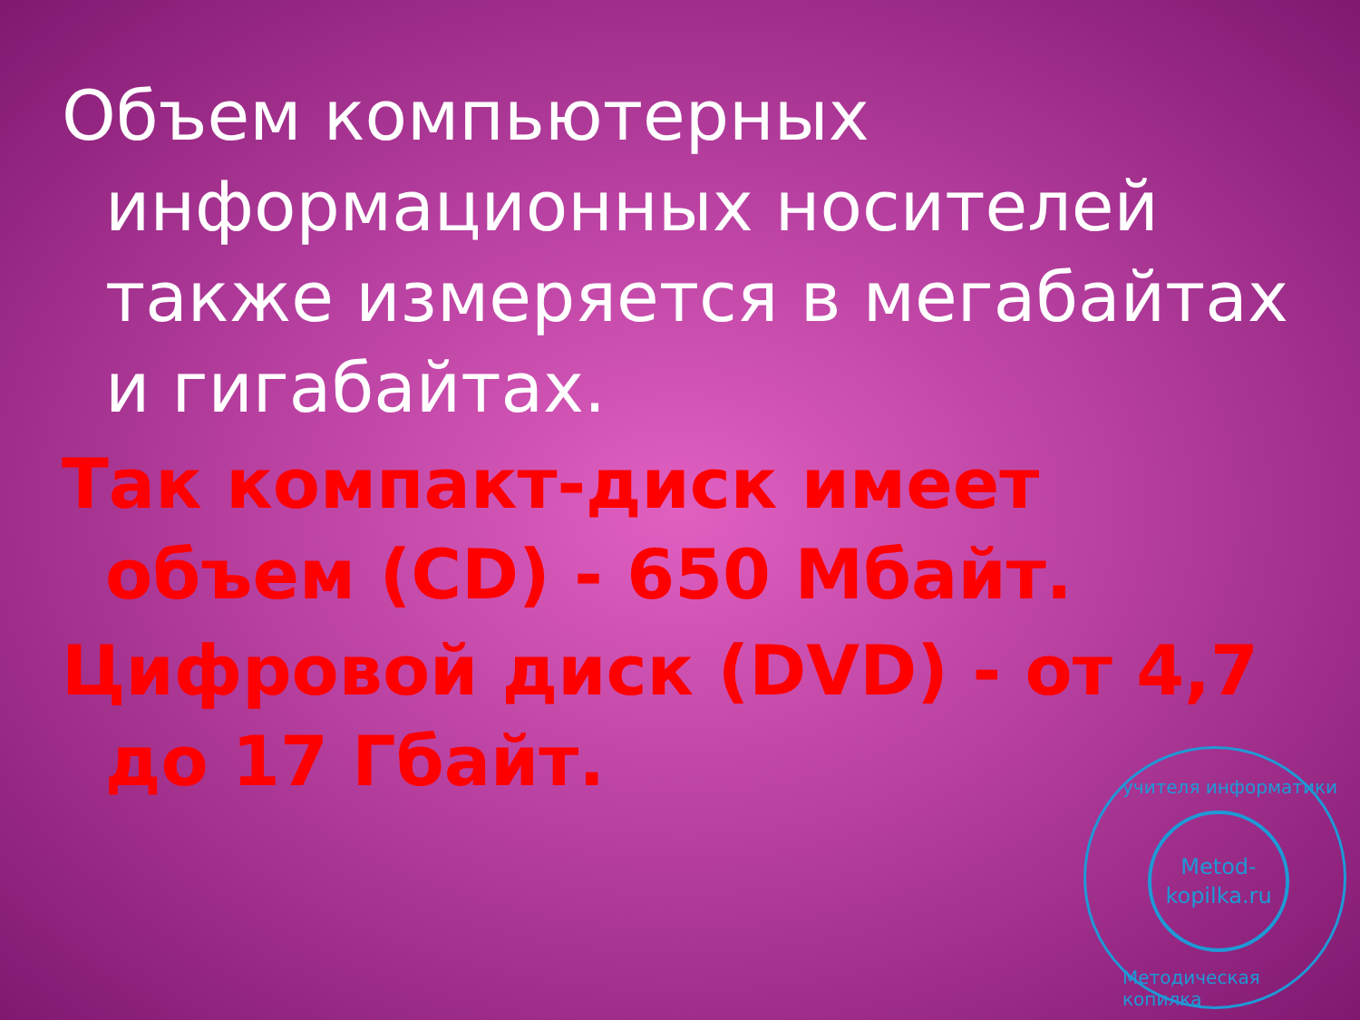Объем компьютерных информационных носителей также измеряется в мегабайтах и гигабайтах.
Так компакт-диск имеет объем (CD) - 650 Мбайт.
Цифровой диск (DVD) - от 4,7 до 17 Гбайт.
учителя информатики
Metod-
kopilka.ru
Методическая копилка